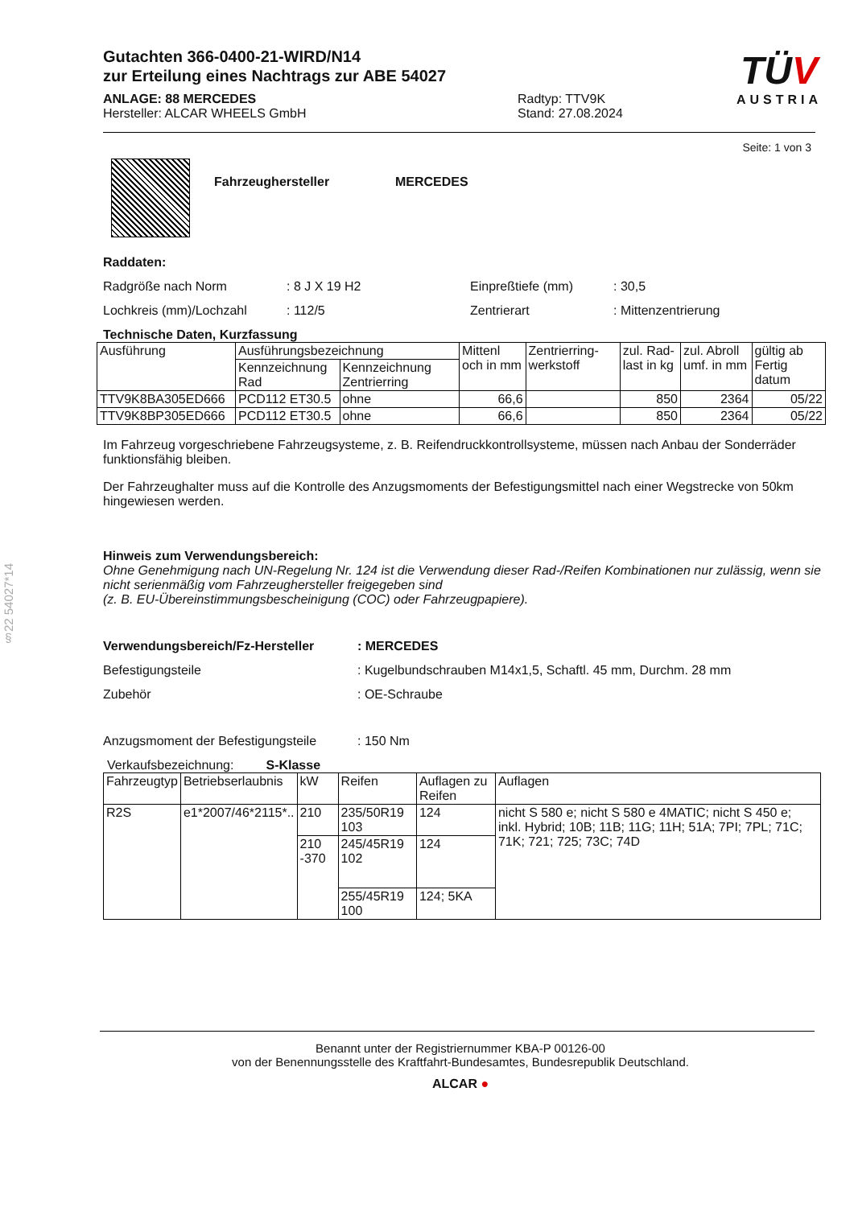§22 54027*14
TÜV
AUSTRIA
Gutachten 366-0400-21-WIRD/N14
zur Erteilung eines Nachtrags zur ABE 54027
ANLAGE: 88 MERCEDES
Hersteller: ALCAR WHEELS GmbH
Radtyp: TTV9K
Stand: 27.08.2024
Seite: 1 von 3
Fahrzeughersteller MERCEDES
Raddaten:
Radgröße nach Norm: 8 J X 19 H2 Einpreßtiefe (mm): 30,5
Lochkreis (mm)/Lochzahl: 112/5 Zentrierart: Mittenzentrierung
Technische Daten, Kurzfassung
| Ausführung | Ausführungsbezeichnung | | Mittenl och in mm | Zentrierring-werkstoff | zul. Rad-last in kg | zul. Abroll umf. in mm | gültig ab Fertig datum |
| --- | --- | --- | --- | --- | --- | --- | --- |
| | Kennzeichnung Rad | Kennzeichnung Zentrierring | | | | | |
| TTV9K8BA305ED666 | PCD112 ET30.5 | ohne | 66,6 | | 850 | 2364 | 05/22 |
| TTV9K8BP305ED666 | PCD112 ET30.5 | ohne | 66,6 | | 850 | 2364 | 05/22 |
Im Fahrzeug vorgeschriebene Fahrzeugsysteme, z. B. Reifendruckkontrollsysteme, müssen nach Anbau der Sonderräder funktionsfähig bleiben.
Der Fahrzeughalter muss auf die Kontrolle des Anzugsmoments der Befestigungsmittel nach einer Wegstrecke von 50km hingewiesen werden.
Hinweis zum Verwendungsbereich:
Ohne Genehmigung nach UN-Regelung Nr. 124 ist die Verwendung dieser Rad-/Reifen Kombinationen nur zulässig, wenn sie nicht serienmäßig vom Fahrzeughersteller freigegeben sind
(z. B. EU-Übereinstimmungsbescheinigung (COC) oder Fahrzeugpapiere).
Verwendungsbereich/Fz-Hersteller: MERCEDES
Befestigungsteile: Kugelbundschrauben M14x1,5, Schaftl. 45 mm, Durchm. 28 mm
Zubehör: OE-Schraube
Anzugsmoment der Befestigungsteile: 150 Nm
Verkaufsbezeichnung: S-Klasse
| Fahrzeugtyp | Betriebserlaubnis | kW | Reifen | Auflagen zu Reifen | Auflagen |
| --- | --- | --- | --- | --- | --- |
| R2S | e1*2007/46*2115*.. | 210 | 235/50R19 103 | 124 | nicht S 580 e; nicht S 580 e 4MATIC; nicht S 450 e; inkl. Hybrid; 10B; 11B; 11G; 11H; 51A; 7PI; 7PL; 71C; 71K; 721; 725; 73C; 74D |
| | | 210 -370 | 245/45R19 102 | 124 | |
| | | | 255/45R19 100 | 124; 5KA | |
Benannt unter der Registriernummer KBA-P 00126-00
von der Benennungsstelle des Kraftfahrt-Bundesamtes, Bundesrepublik Deutschland.
ALCAR ●